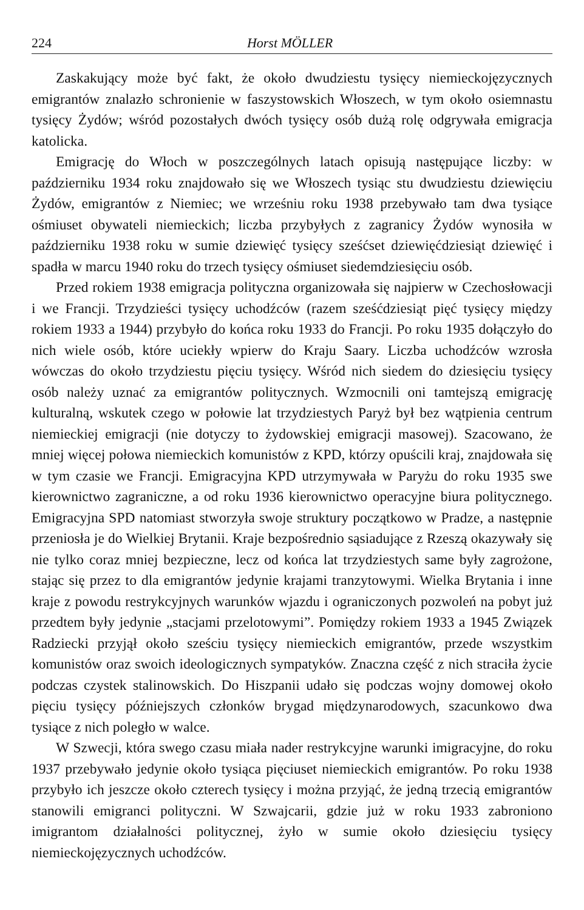224 Horst MÖLLER
Zaskakujący może być fakt, że około dwudziestu tysięcy niemieckojęzycznych emigrantów znalazło schronienie w faszystowskich Włoszech, w tym około osiemnastu tysięcy Żydów; wśród pozostałych dwóch tysięcy osób dużą rolę odgrywała emigracja katolicka.
Emigrację do Włoch w poszczególnych latach opisują następujące liczby: w październiku 1934 roku znajdowało się we Włoszech tysiąc stu dwudziestu dziewięciu Żydów, emigrantów z Niemiec; we wrześniu roku 1938 przebywało tam dwa tysiące ośmiuset obywateli niemieckich; liczba przybyłych z zagranicy Żydów wynosiła w październiku 1938 roku w sumie dziewięć tysięcy sześćset dziewięćdziesiąt dziewięć i spadła w marcu 1940 roku do trzech tysięcy ośmiuset siedemdziesięciu osób.
Przed rokiem 1938 emigracja polityczna organizowała się najpierw w Czechosłowacji i we Francji. Trzydzieści tysięcy uchodźców (razem sześćdziesiąt pięć tysięcy między rokiem 1933 a 1944) przybyło do końca roku 1933 do Francji. Po roku 1935 dołączyło do nich wiele osób, które uciekły wpierw do Kraju Saary. Liczba uchodźców wzrosła wówczas do około trzydziestu pięciu tysięcy. Wśród nich siedem do dziesięciu tysięcy osób należy uznać za emigrantów politycznych. Wzmocnili oni tamtejszą emigrację kulturalną, wskutek czego w połowie lat trzydziestych Paryż był bez wątpienia centrum niemieckiej emigracji (nie dotyczy to żydowskiej emigracji masowej). Szacowano, że mniej więcej połowa niemieckich komunistów z KPD, którzy opuścili kraj, znajdowała się w tym czasie we Francji. Emigracyjna KPD utrzymywała w Paryżu do roku 1935 swe kierownictwo zagraniczne, a od roku 1936 kierownictwo operacyjne biura politycznego. Emigracyjna SPD natomiast stworzyła swoje struktury początkowo w Pradze, a następnie przeniosła je do Wielkiej Brytanii. Kraje bezpośrednio sąsiadujące z Rzeszą okazywały się nie tylko coraz mniej bezpieczne, lecz od końca lat trzydziestych same były zagrożone, stając się przez to dla emigrantów jedynie krajami tranzytowymi. Wielka Brytania i inne kraje z powodu restrykcyjnych warunków wjazdu i ograniczonych pozwoleń na pobyt już przedtem były jedynie „stacjami przelotowymi”. Pomiędzy rokiem 1933 a 1945 Związek Radziecki przyjął około sześciu tysięcy niemieckich emigrantów, przede wszystkim komunistów oraz swoich ideologicznych sympatyków. Znaczna część z nich straciła życie podczas czystek stalinowskich. Do Hiszpanii udało się podczas wojny domowej około pięciu tysięcy późniejszych członków brygad międzynarodowych, szacunkowo dwa tysiące z nich poległo w walce.
W Szwecji, która swego czasu miała nader restrykcyjne warunki imigracyjne, do roku 1937 przebywało jedynie około tysiąca pięciuset niemieckich emigrantów. Po roku 1938 przybyło ich jeszcze około czterech tysięcy i można przyjąć, że jedną trzecią emigrantów stanowili emigranci polityczni. W Szwajcarii, gdzie już w roku 1933 zabroniono imigrantom działalności politycznej, żyło w sumie około dziesięciu tysięcy niemieckojęzycznych uchodźców.